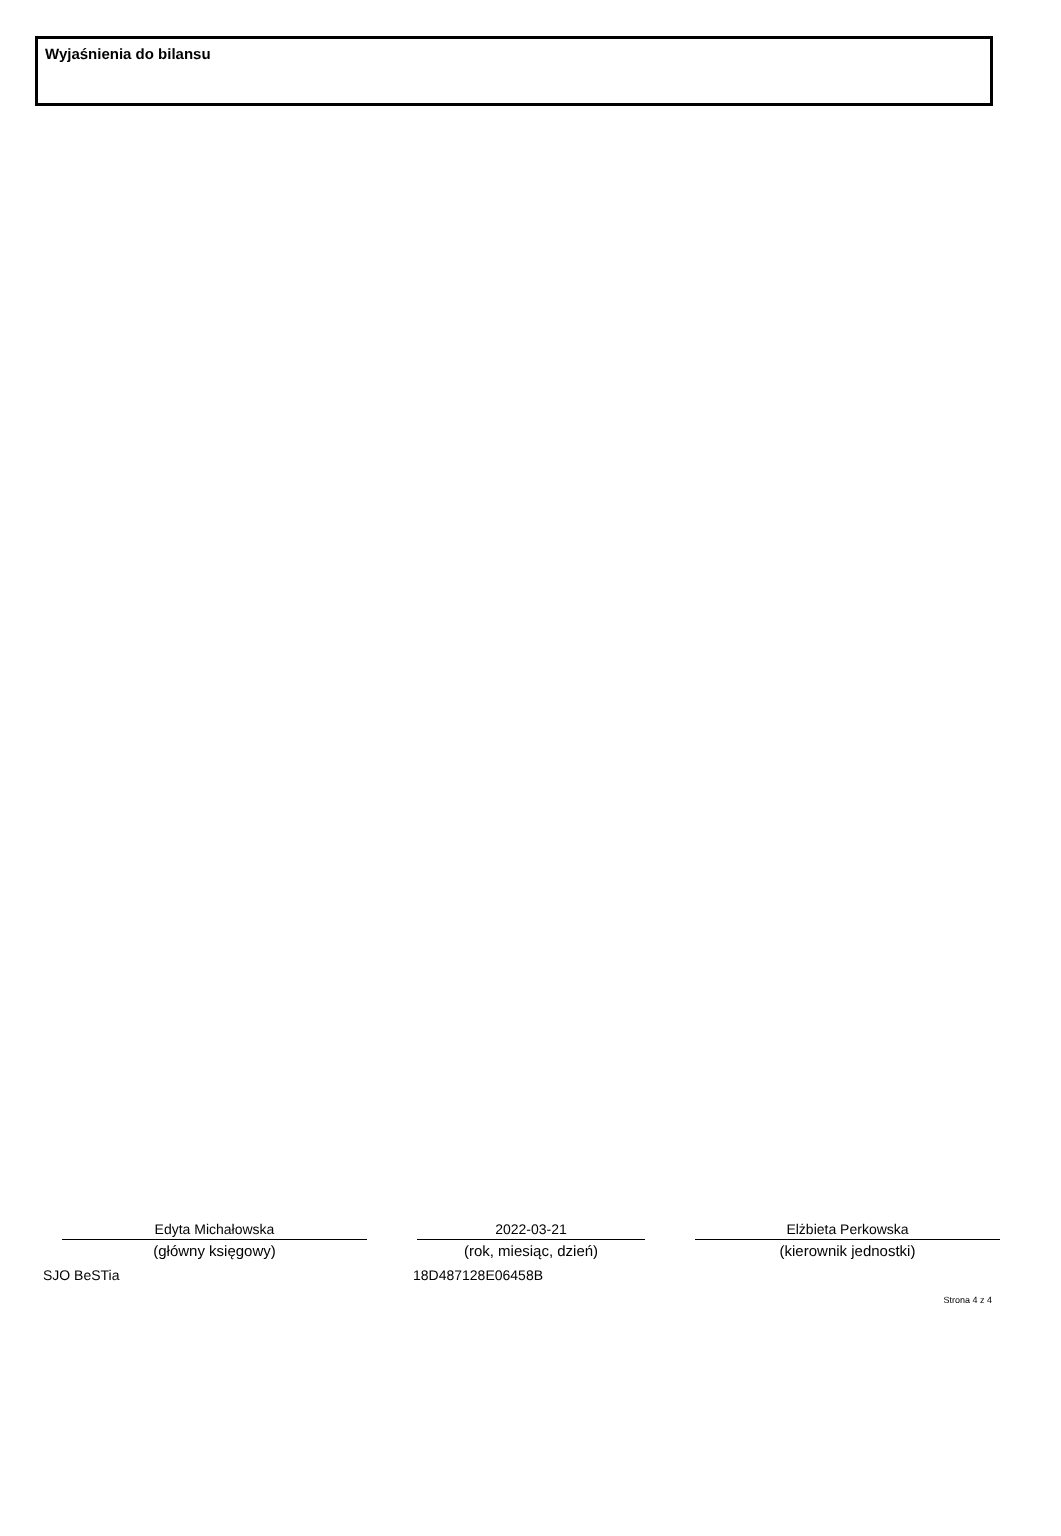Wyjaśnienia do bilansu
Edyta Michałowska
(główny księgowy)
2022-03-21
(rok, miesiąc, dzień)
Elżbieta Perkowska
(kierownik jednostki)
SJO BeSTia 18D487128E06458B
Strona 4 z 4